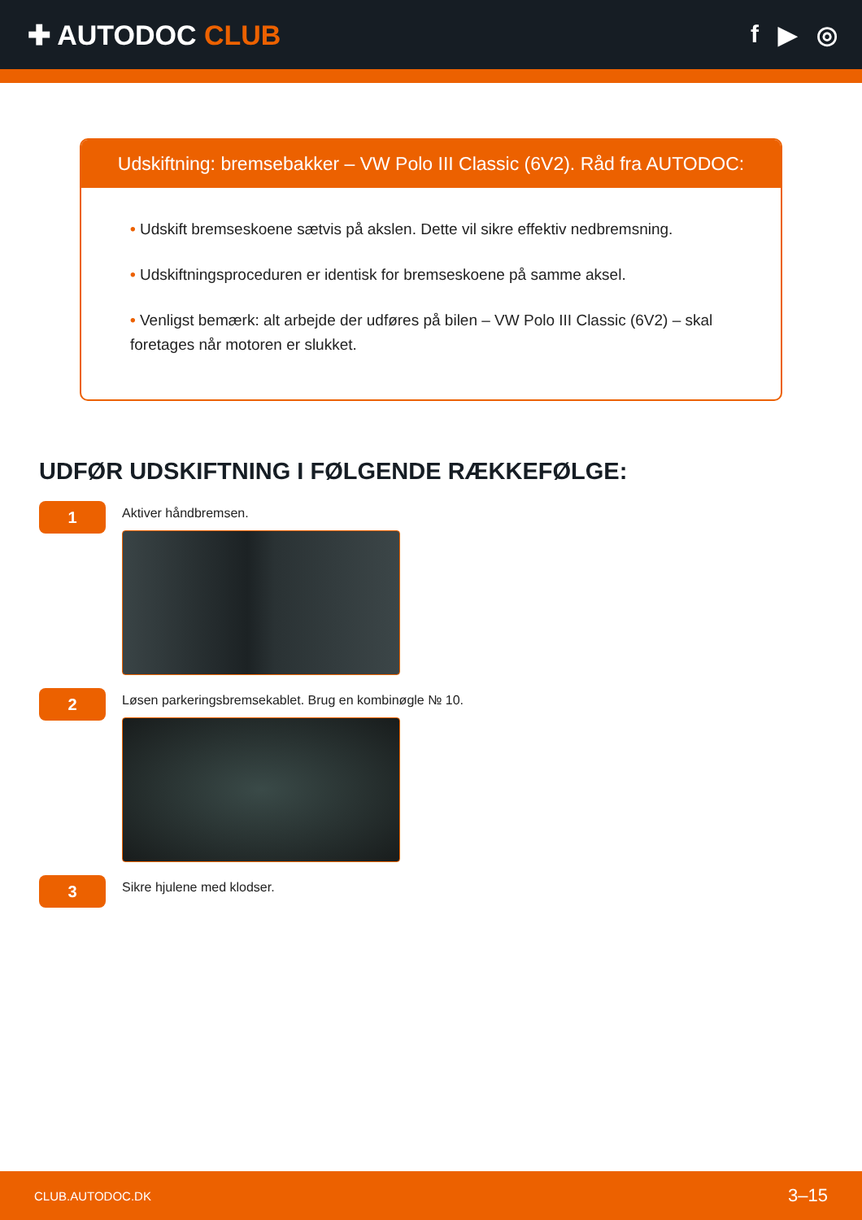✚ AUTODOC CLUB f ▶ ◎
Udskiftning: bremsebakker – VW Polo III Classic (6V2). Råd fra AUTODOC:
• Udskift bremseskoene sætvis på akslen. Dette vil sikre effektiv nedbremsning.
• Udskiftningsproceduren er identisk for bremseskoene på samme aksel.
• Venligst bemærk: alt arbejde der udføres på bilen – VW Polo III Classic (6V2) – skal foretages når motoren er slukket.
UDFØR UDSKIFTNING I FØLGENDE RÆKKEFØLGE:
1
Aktiver håndbremsen.
2
Løsen parkeringsbremsekablet. Brug en kombinøgle № 10.
3
Sikre hjulene med klodser.
CLUB.AUTODOC.DK 3–15